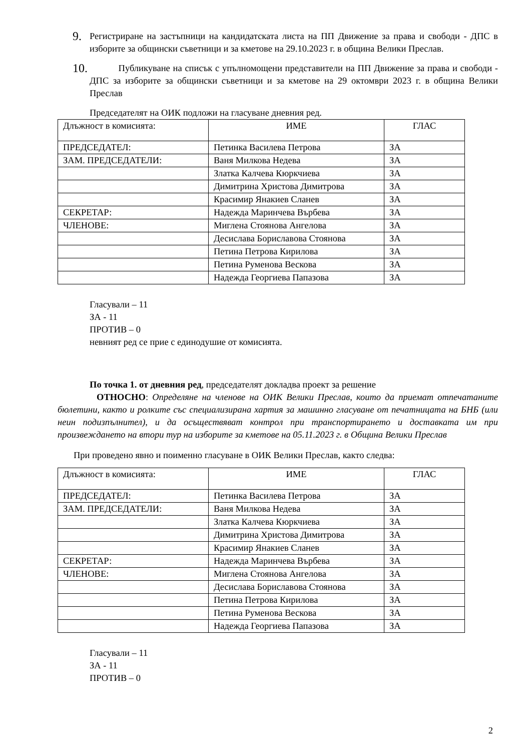9.
Регистриране на застъпници на кандидатската листа на ПП Движение за права и свободи - ДПС в изборите за общински съветници и за кметове на 29.10.2023 г. в община Велики Преслав.
10.
Публикуване на списък с упълномощени представители на ПП Движение за права и свободи - ДПС за изборите за общински съветници и за кметове на 29 октомври 2023 г. в община Велики Преслав
Председателят на ОИК подложи на гласуване дневния ред.
| Длъжност в комисията: | ИМЕ | ГЛАС |
| ПРЕДСЕДАТЕЛ: | Петинка Василева Петрова | ЗА |
| ЗАМ. ПРЕДСЕДАТЕЛИ: | Ваня Милкова Недева | ЗА |
| | Златка Калчева Кюркчиева | ЗА |
| | Димитрина Христова Димитрова | ЗА |
| | Красимир Янакиев Сланев | ЗА |
| СЕКРЕТАР: | Надежда Маринчева Върбева | ЗА |
| ЧЛЕНОВЕ: | Миглена Стоянова Ангелова | ЗА |
| | Десислава Бориславова Стоянова | ЗА |
| | Петина Петрова Кирилова | ЗА |
| | Петина Руменова Вескова | ЗА |
| | Надежда Георгиева Папазова | ЗА |
Гласували – 11
ЗА - 11
ПРОТИВ – 0
невният ред се прие с единодушие от комисията.
По точка 1. от дневния ред, председателят докладва проект за решение
ОТНОСНО: Определяне на членове на ОИК Велики Преслав, които да приемат отпечатаните бюлетини, както и ролките със специализирана хартия за машинно гласуване от печатницата на БНБ (или неин подизпълнител), и да осъществяват контрол при транспортирането и доставката им при произвеждането на втори тур на изборите за кметове на 05.11.2023 г. в Община Велики Преслав
При проведено явно и поименно гласуване в ОИК Велики Преслав, както следва:
| Длъжност в комисията: | ИМЕ | ГЛАС |
| ПРЕДСЕДАТЕЛ: | Петинка Василева Петрова | ЗА |
| ЗАМ. ПРЕДСЕДАТЕЛИ: | Ваня Милкова Недева | ЗА |
| | Златка Калчева Кюркчиева | ЗА |
| | Димитрина Христова Димитрова | ЗА |
| | Красимир Янакиев Сланев | ЗА |
| СЕКРЕТАР: | Надежда Маринчева Върбева | ЗА |
| ЧЛЕНОВЕ: | Миглена Стоянова Ангелова | ЗА |
| | Десислава Бориславова Стоянова | ЗА |
| | Петина Петрова Кирилова | ЗА |
| | Петина Руменова Вескова | ЗА |
| | Надежда Георгиева Папазова | ЗА |
Гласували – 11
ЗА - 11
ПРОТИВ – 0
2